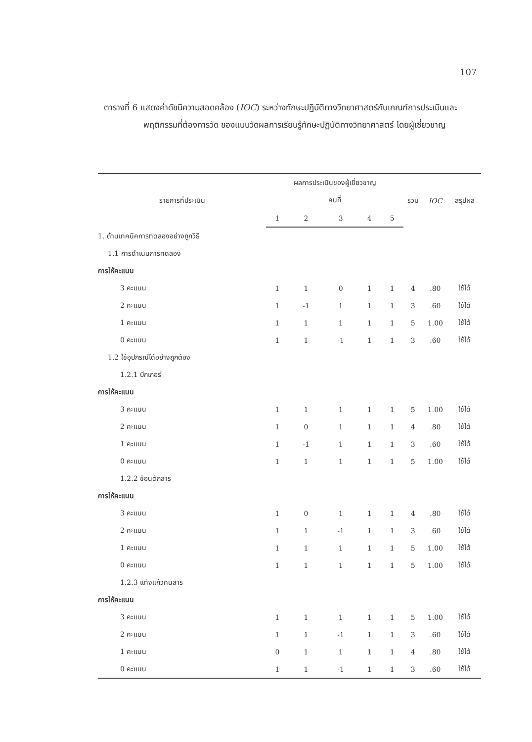107
ตารางที่ 6 แสดงค่าดัชนีความสอดคล้อง (IOC) ระหว่างทักษะปฏิบัติทางวิทยาศาสตร์กับเกณฑ์การประเมินและพฤติกรรมที่ต้องการวัด ของแบบวัดผลการเรียนรู้ทักษะปฏิบัติทางวิทยาศาสตร์ โดยผู้เชี่ยวชาญ
| รายการที่ประเมิน | ผลการประเมินของผู้เชี่ยวชาญ | | | | | รวม | IOC | สรุปผล |
| --- | --- | --- | --- | --- | --- | --- | --- | --- |
| | คนที่ | | | | | | | |
| | 1 | 2 | 3 | 4 | 5 | | | |
| 1. ด้านเทคนิคการทดลองอย่างถูกวิธี | | | | | | | | |
| 1.1 การดำเนินการทดลอง | | | | | | | | |
| การให้คะแนน | | | | | | | | |
| 3 คะแนน | 1 | 1 | 0 | 1 | 1 | 4 | .80 | ใช้ได้ |
| 2 คะแนน | 1 | -1 | 1 | 1 | 1 | 3 | .60 | ใช้ได้ |
| 1 คะแนน | 1 | 1 | 1 | 1 | 1 | 5 | 1.00 | ใช้ได้ |
| 0 คะแนน | 1 | 1 | -1 | 1 | 1 | 3 | .60 | ใช้ได้ |
| 1.2 ใช้อุปกรณ์ได้อย่างถูกต้อง | | | | | | | | |
| 1.2.1 บีกเกอร์ | | | | | | | | |
| การให้คะแนน | | | | | | | | |
| 3 คะแนน | 1 | 1 | 1 | 1 | 1 | 5 | 1.00 | ใช้ได้ |
| 2 คะแนน | 1 | 0 | 1 | 1 | 1 | 4 | .80 | ใช้ได้ |
| 1 คะแนน | 1 | -1 | 1 | 1 | 1 | 3 | .60 | ใช้ได้ |
| 0 คะแนน | 1 | 1 | 1 | 1 | 1 | 5 | 1.00 | ใช้ได้ |
| 1.2.2 ช้อนตักสาร | | | | | | | | |
| การให้คะแนน | | | | | | | | |
| 3 คะแนน | 1 | 0 | 1 | 1 | 1 | 4 | .80 | ใช้ได้ |
| 2 คะแนน | 1 | 1 | -1 | 1 | 1 | 3 | .60 | ใช้ได้ |
| 1 คะแนน | 1 | 1 | 1 | 1 | 1 | 5 | 1.00 | ใช้ได้ |
| 0 คะแนน | 1 | 1 | 1 | 1 | 1 | 5 | 1.00 | ใช้ได้ |
| 1.2.3 แท่งแก้วคนสาร | | | | | | | | |
| การให้คะแนน | | | | | | | | |
| 3 คะแนน | 1 | 1 | 1 | 1 | 1 | 5 | 1.00 | ใช้ได้ |
| 2 คะแนน | 1 | 1 | -1 | 1 | 1 | 3 | .60 | ใช้ได้ |
| 1 คะแนน | 0 | 1 | 1 | 1 | 1 | 4 | .80 | ใช้ได้ |
| 0 คะแนน | 1 | 1 | -1 | 1 | 1 | 3 | .60 | ใช้ได้ |